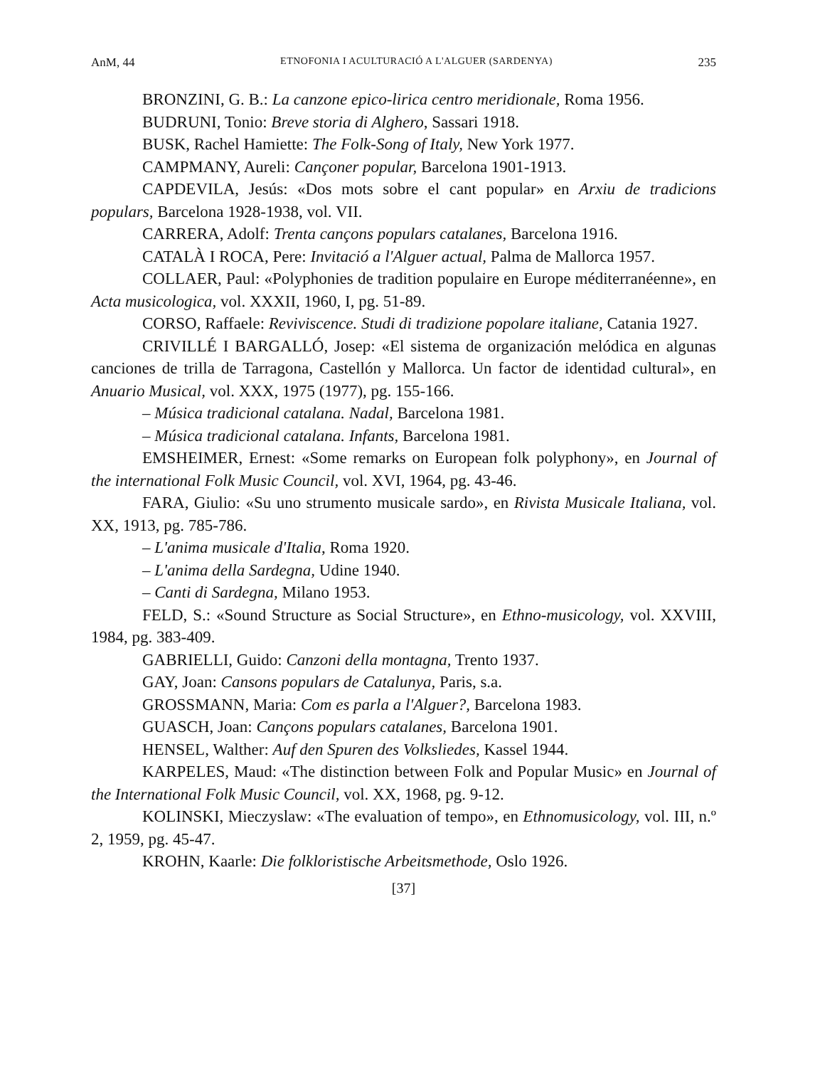AnM, 44 ETNOFONIA I ACULTURACIÓ A L'ALGUER (SARDENYA) 235
BRONZINI, G. B.: La canzone epico-lirica centro meridionale, Roma 1956.
BUDRUNI, Tonio: Breve storia di Alghero, Sassari 1918.
BUSK, Rachel Hamiette: The Folk-Song of Italy, New York 1977.
CAMPMANY, Aureli: Cançoner popular, Barcelona 1901-1913.
CAPDEVILA, Jesús: «Dos mots sobre el cant popular» en Arxiu de tradicions populars, Barcelona 1928-1938, vol. VII.
CARRERA, Adolf: Trenta cançons populars catalanes, Barcelona 1916.
CATALÀ I ROCA, Pere: Invitació a l'Alguer actual, Palma de Mallorca 1957.
COLLAER, Paul: «Polyphonies de tradition populaire en Europe méditerranéenne», en Acta musicologica, vol. XXXII, 1960, I, pg. 51-89.
CORSO, Raffaele: Reviviscence. Studi di tradizione popolare italiane, Catania 1927.
CRIVILLÉ I BARGALLÓ, Josep: «El sistema de organización melódica en algunas canciones de trilla de Tarragona, Castellón y Mallorca. Un factor de identidad cultural», en Anuario Musical, vol. XXX, 1975 (1977), pg. 155-166.
– Música tradicional catalana. Nadal, Barcelona 1981.
– Música tradicional catalana. Infants, Barcelona 1981.
EMSHEIMER, Ernest: «Some remarks on European folk polyphony», en Journal of the international Folk Music Council, vol. XVI, 1964, pg. 43-46.
FARA, Giulio: «Su uno strumento musicale sardo», en Rivista Musicale Italiana, vol. XX, 1913, pg. 785-786.
– L'anima musicale d'Italia, Roma 1920.
– L'anima della Sardegna, Udine 1940.
– Canti di Sardegna, Milano 1953.
FELD, S.: «Sound Structure as Social Structure», en Ethno-musicology, vol. XXVIII, 1984, pg. 383-409.
GABRIELLI, Guido: Canzoni della montagna, Trento 1937.
GAY, Joan: Cansons populars de Catalunya, Paris, s.a.
GROSSMANN, Maria: Com es parla a l'Alguer?, Barcelona 1983.
GUASCH, Joan: Cançons populars catalanes, Barcelona 1901.
HENSEL, Walther: Auf den Spuren des Volksliedes, Kassel 1944.
KARPELES, Maud: «The distinction between Folk and Popular Music» en Journal of the International Folk Music Council, vol. XX, 1968, pg. 9-12.
KOLINSKI, Mieczyslaw: «The evaluation of tempo», en Ethnomusicology, vol. III, n.º 2, 1959, pg. 45-47.
KROHN, Kaarle: Die folkloristische Arbeitsmethode, Oslo 1926.
[37]